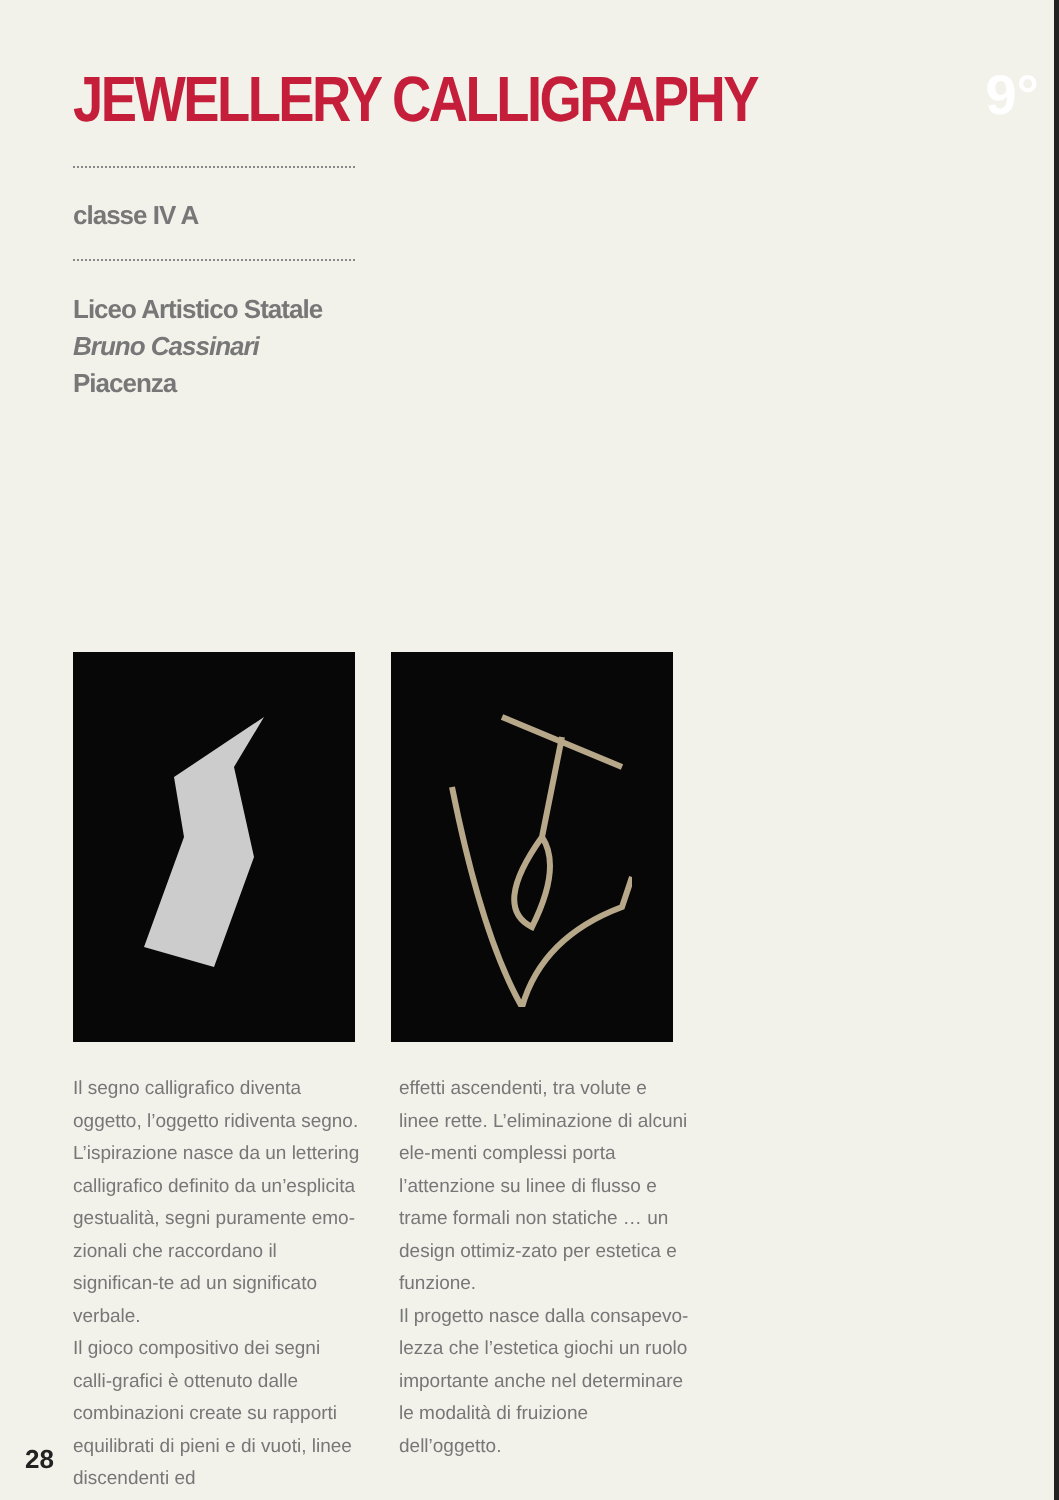JEWELLERY CALLIGRAPHY 9°
classe IV A
Liceo Artistico Statale
Bruno Cassinari
Piacenza
Il segno calligrafico diventa oggetto, l’oggetto ridiventa segno. L’ispirazione nasce da un lettering calligrafico definito da un’esplicita gestualità, segni puramente emo-zionali che raccordano il significan-te ad un significato verbale.
Il gioco compositivo dei segni calli-grafici è ottenuto dalle combinazioni create su rapporti equilibrati di pieni e di vuoti, linee discendenti ed
effetti ascendenti, tra volute e linee rette. L’eliminazione di alcuni ele-menti complessi porta l’attenzione su linee di flusso e trame formali non statiche … un design ottimiz-zato per estetica e funzione.
Il progetto nasce dalla consapevo-lezza che l’estetica giochi un ruolo importante anche nel determinare le modalità di fruizione dell’oggetto.
28